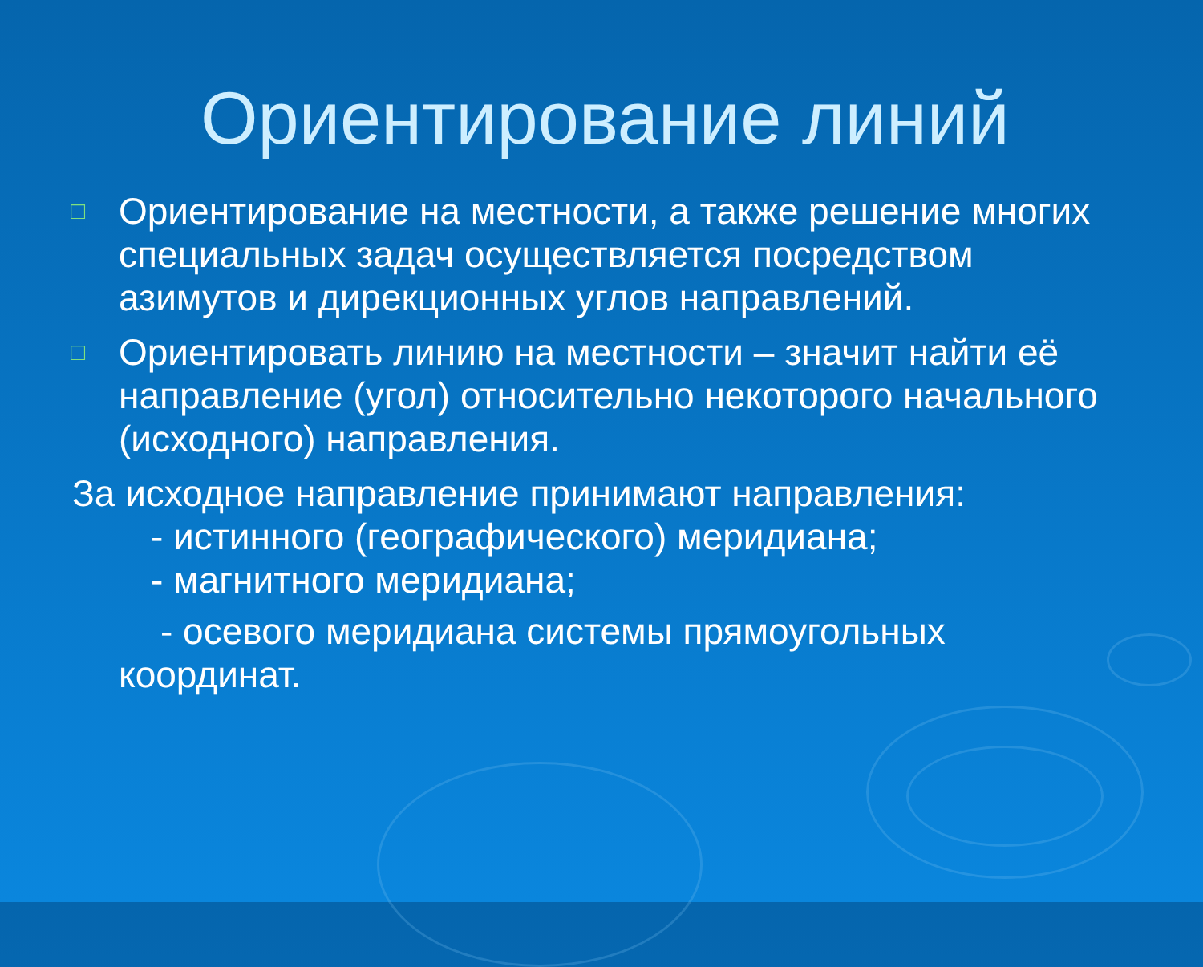Ориентирование линий
□ Ориентирование на местности, а также решение многих специальных задач осуществляется посредством азимутов и дирекционных углов направлений.
□ Ориентировать линию на местности – значит найти её направление (угол) относительно некоторого начального (исходного) направления.
За исходное направление принимают направления:
- истинного (географического) меридиана;
- магнитного меридиана;
- осевого меридиана системы прямоугольных
координат.